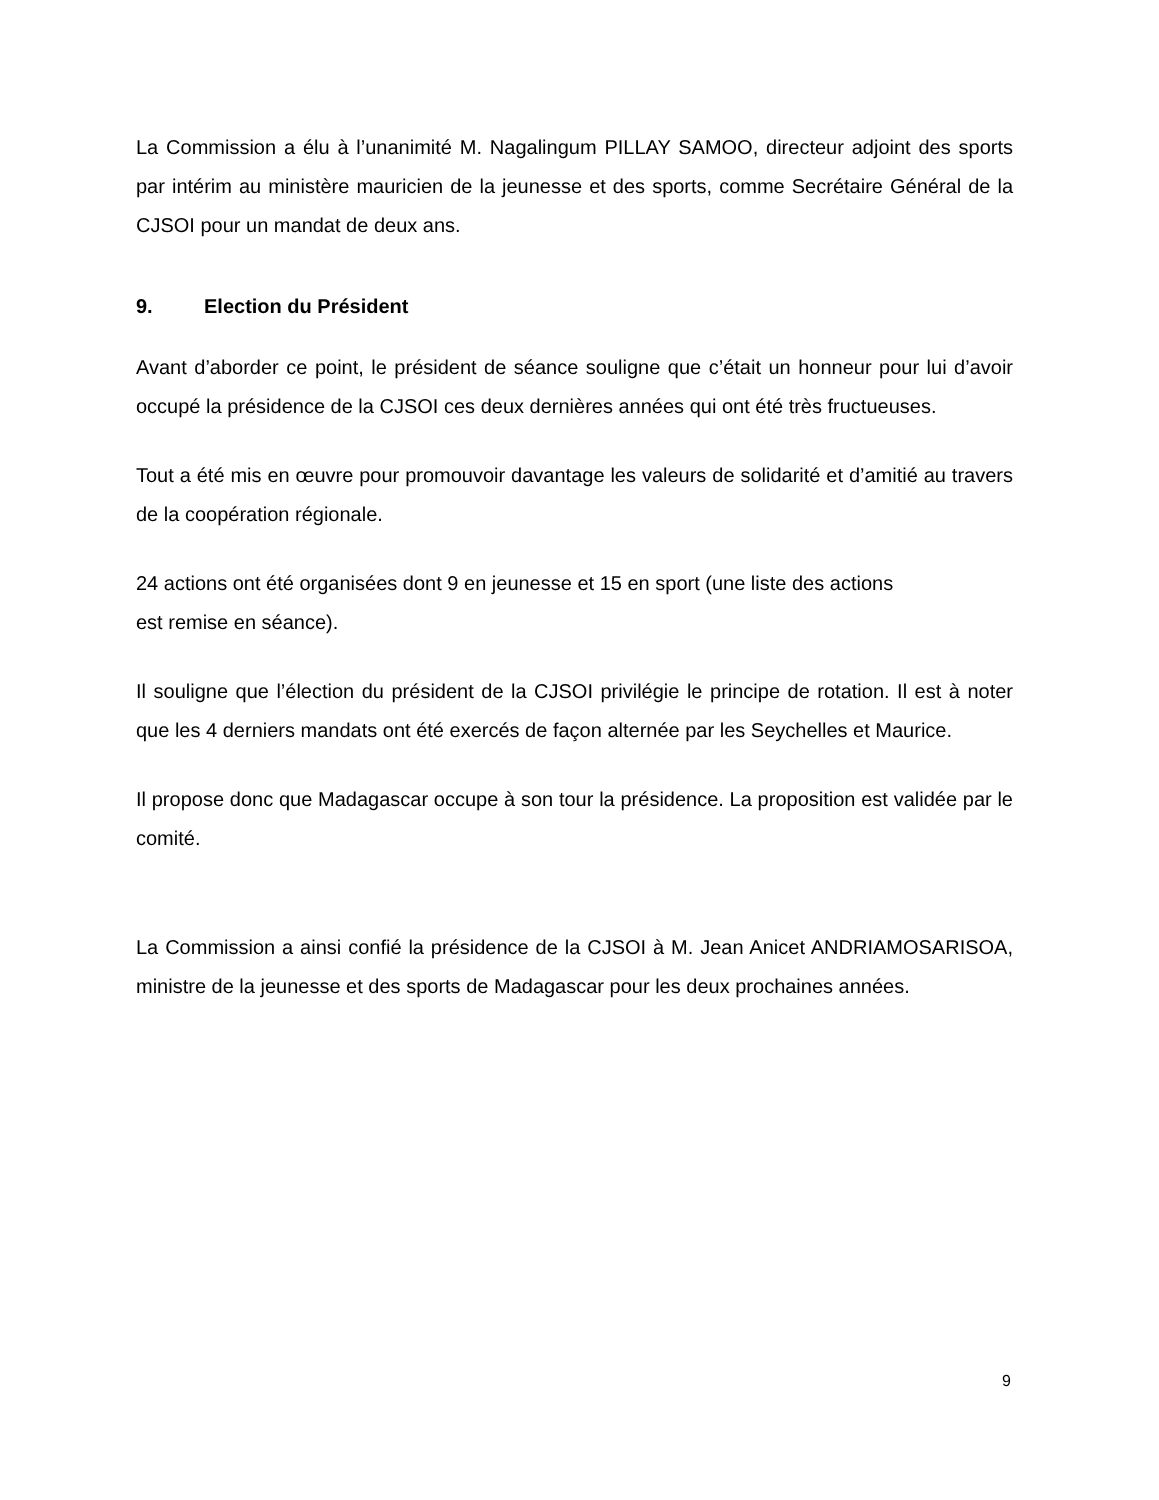La Commission a élu à l’unanimité M. Nagalingum PILLAY SAMOO, directeur adjoint des sports par intérim au ministère mauricien de la jeunesse et des sports, comme Secrétaire Général de la CJSOI pour un mandat de deux ans.
9. Election du Président
Avant d’aborder ce point, le président de séance souligne que c’était un honneur pour lui d’avoir occupé la présidence de la CJSOI ces deux dernières années qui ont été très fructueuses.
Tout a été mis en œuvre pour promouvoir davantage les valeurs de solidarité et d’amitié au travers de la coopération régionale.
24 actions ont été organisées dont 9 en jeunesse et 15 en sport (une liste des actions
est remise en séance).
Il souligne que l’élection du président de la CJSOI privilégie le principe de rotation. Il est à noter que les 4 derniers mandats ont été exercés de façon alternée par les Seychelles et Maurice.
Il propose donc que Madagascar occupe à son tour la présidence. La proposition est validée par le comité.
La Commission a ainsi confié la présidence de la CJSOI à M. Jean Anicet ANDRIAMOSARISOA, ministre de la jeunesse et des sports de Madagascar pour les deux prochaines années.
9